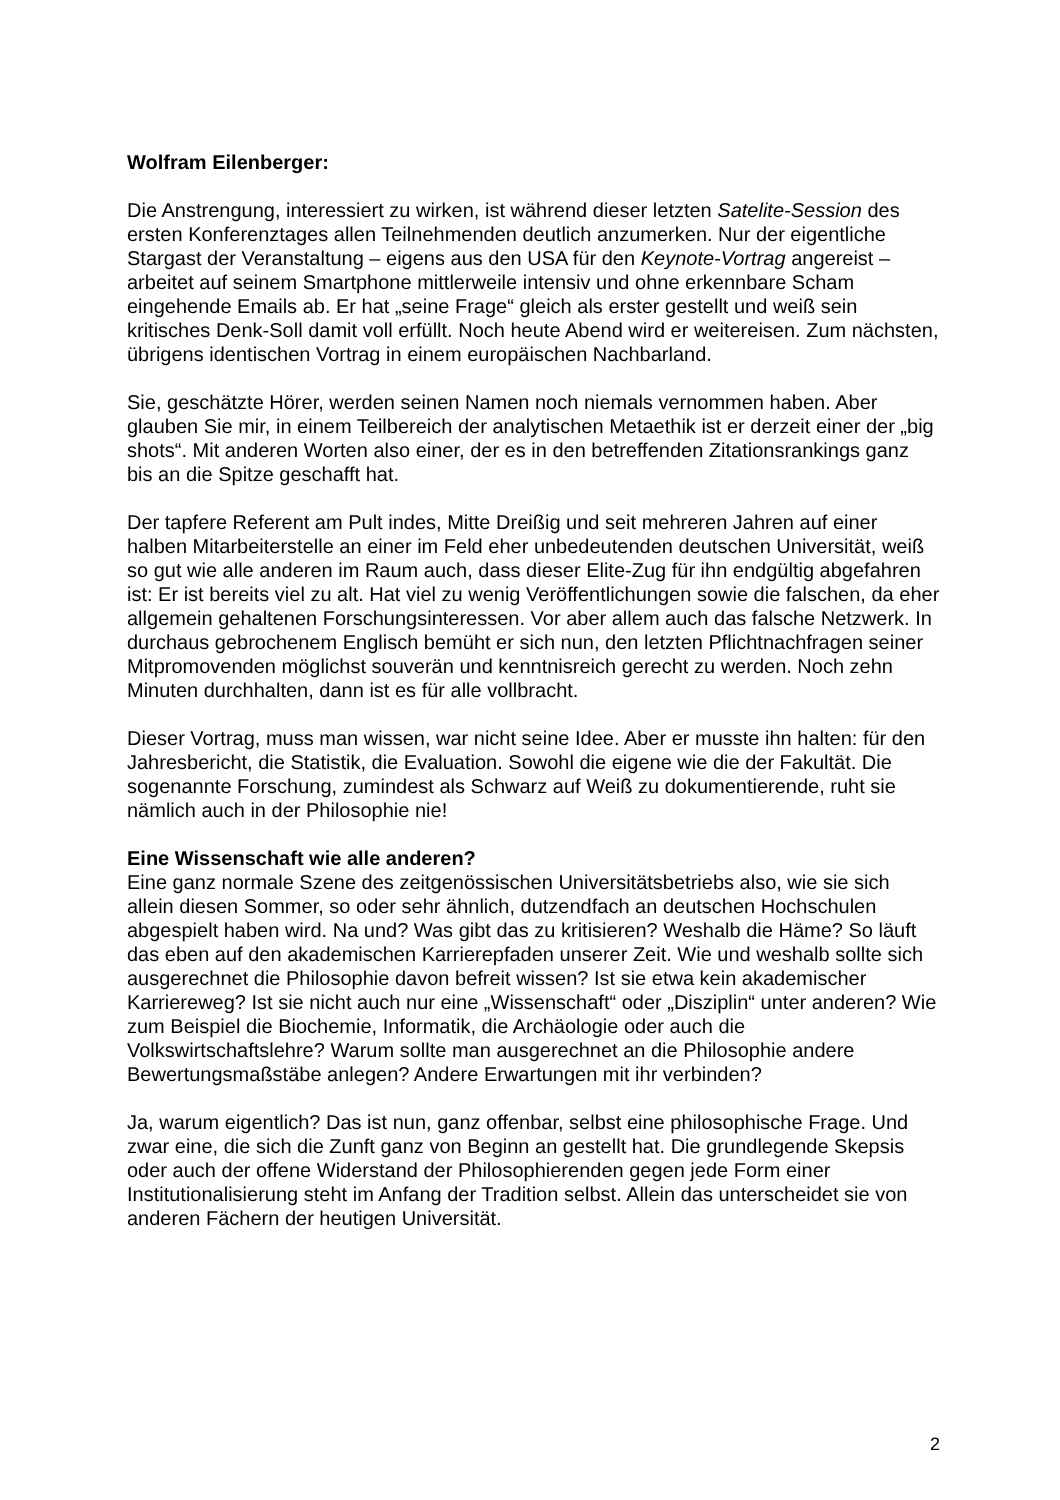Wolfram Eilenberger:
Die Anstrengung, interessiert zu wirken, ist während dieser letzten Satelite-Session des ersten Konferenztages allen Teilnehmenden deutlich anzumerken. Nur der eigentliche Stargast der Veranstaltung – eigens aus den USA für den Keynote-Vortrag angereist – arbeitet auf seinem Smartphone mittlerweile intensiv und ohne erkennbare Scham eingehende Emails ab. Er hat „seine Frage“ gleich als erster gestellt und weiß sein kritisches Denk-Soll damit voll erfüllt. Noch heute Abend wird er weitereisen. Zum nächsten, übrigens identischen Vortrag in einem europäischen Nachbarland.
Sie, geschätzte Hörer, werden seinen Namen noch niemals vernommen haben. Aber glauben Sie mir, in einem Teilbereich der analytischen Metaethik ist er derzeit einer der „big shots“. Mit anderen Worten also einer, der es in den betreffenden Zitationsrankings ganz bis an die Spitze geschafft hat.
Der tapfere Referent am Pult indes, Mitte Dreißig und seit mehreren Jahren auf einer halben Mitarbeiterstelle an einer im Feld eher unbedeutenden deutschen Universität, weiß so gut wie alle anderen im Raum auch, dass dieser Elite-Zug für ihn endgültig abgefahren ist: Er ist bereits viel zu alt. Hat viel zu wenig Veröffentlichungen sowie die falschen, da eher allgemein gehaltenen Forschungsinteressen. Vor aber allem auch das falsche Netzwerk. In durchaus gebrochenem Englisch bemüht er sich nun, den letzten Pflichtnachfragen seiner Mitpromovenden möglichst souverän und kenntnisreich gerecht zu werden. Noch zehn Minuten durchhalten, dann ist es für alle vollbracht.
Dieser Vortrag, muss man wissen, war nicht seine Idee. Aber er musste ihn halten: für den Jahresbericht, die Statistik, die Evaluation. Sowohl die eigene wie die der Fakultät. Die sogenannte Forschung, zumindest als Schwarz auf Weiß zu dokumentierende, ruht sie nämlich auch in der Philosophie nie!
Eine Wissenschaft wie alle anderen?
Eine ganz normale Szene des zeitgenössischen Universitätsbetriebs also, wie sie sich allein diesen Sommer, so oder sehr ähnlich, dutzendfach an deutschen Hochschulen abgespielt haben wird. Na und? Was gibt das zu kritisieren? Weshalb die Häme? So läuft das eben auf den akademischen Karrierepfaden unserer Zeit. Wie und weshalb sollte sich ausgerechnet die Philosophie davon befreit wissen? Ist sie etwa kein akademischer Karriereweg? Ist sie nicht auch nur eine „Wissenschaft“ oder „Disziplin“ unter anderen? Wie zum Beispiel die Biochemie, Informatik, die Archäologie oder auch die Volkswirtschaftslehre? Warum sollte man ausgerechnet an die Philosophie andere Bewertungsmaßstäbe anlegen? Andere Erwartungen mit ihr verbinden?
Ja, warum eigentlich? Das ist nun, ganz offenbar, selbst eine philosophische Frage. Und zwar eine, die sich die Zunft ganz von Beginn an gestellt hat. Die grundlegende Skepsis oder auch der offene Widerstand der Philosophierenden gegen jede Form einer Institutionalisierung steht im Anfang der Tradition selbst. Allein das unterscheidet sie von anderen Fächern der heutigen Universität.
2